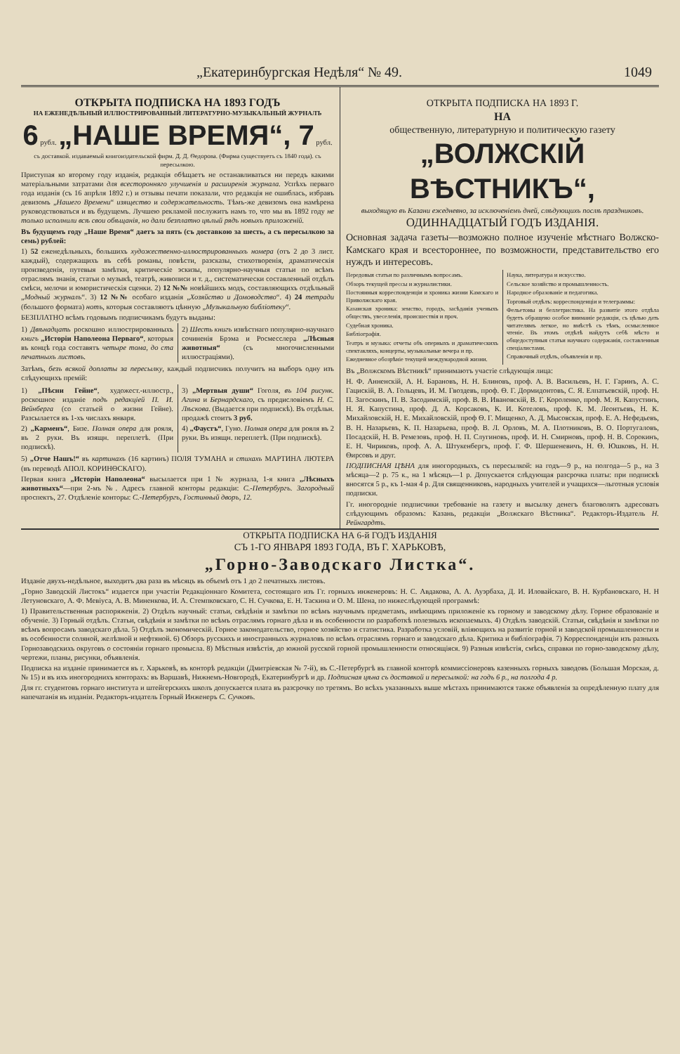„Екатеринбургская Недѣля“ № 49. 1049
ОТКРЫТА ПОДПИСКА НА 1893 ГОДЪ
НА ЕЖЕНЕДѢЛЬНЫЙ ИЛЛЮСТРИРОВАННЫЙ ЛИТЕРАТУРНО-МУЗЫКАЛЬНЫЙ ЖУРНАЛЪ
6 рубл. „НАШЕ ВРЕМЯ“, 7 рубл.
съ доставкой. издаваемый книгоиздательской фирм. Д. Д. Ѳедорова. (Фирма существуетъ съ 1840 года). съ пересылкою.
Приступая ко второму году изданія, редакція обѣщаетъ не останавливаться ни передъ какими матеріальными затратами для всесторонняго улучшенія и расширенія журнала. Успѣхъ перваго года изданія (съ 16 апрѣля 1892 г.) и отзывы печати показали, что редакція не ошиблась, избравъ девизомъ „Нашего Времени“ изящество и содержательность. Тѣмъ-же девизомъ она намѣрена руководствоваться и въ будущемъ. Лучшею рекламой послужитъ намъ то, что мы въ 1892 году не только исполнили всѣ свои обѣщанія, но дали безплатно цѣлый рядъ новыхъ приложеній.
Въ будущемъ году „Наше Время“ даетъ за пять (съ доставкою за шесть, а съ пересылкою за семь) рублей:
1) 52 еженедѣльныхъ, большихъ художественно-иллюстрированныхъ номера (отъ 2 до 3 лист. каждый), содержащихъ въ себѣ романы, повѣсти, разсказы, стихотворенія, драматическія произведенія, путевыя замѣтки, критическіе эскизы, популярно-научныя статьи по всѣмъ отраслямъ знанія, статьи о музыкѣ, театрѣ, живописи и т. д., систематически составленный отдѣлъ смѣси, мелочи и юмористическія сценки. 2) 12 №№ новѣйшихъ модъ, составляющихъ отдѣльный „Модный журналъ“. 3) 12 №№ особаго изданія „Хозяйство и Домоводство“. 4) 24 тетради (большого формата) нотъ, которыя составляютъ цѣнную „Музыкальную библіотеку“.
БЕЗПЛАТНО всѣмъ годовымъ подписчикамъ будутъ выданы:
1) Двѣнадцать роскошно иллюстрированныхъ книгъ „Исторіи Наполеона Перваго“, которыя въ концѣ года составятъ четыре тома, до ста печатныхъ листовъ.
2) Шесть книгъ извѣстнаго популярно-научнаго сочиненія Брэма и Росмесслера „Лѣсныя животныя“ (съ многочисленными иллюстраціями).
Затѣмъ, безъ всякой доплаты за пересылку, каждый подписчикъ получитъ на выборъ одну изъ слѣдующихъ премій:
1) „Пѣсни Гейне“, художест.-иллюстр., роскошное изданіе подъ редакціей П. И. Вейнберга (со статьей о жизни Гейне). Разсылается въ 1-хъ числахъ января.
2) „Карменъ“, Бизе. Полная опера для рояля, въ 2 руки. Въ изящн. переплетѣ. (При подпискѣ).
3) „Мертвыя души“ Гоголя, въ 104 рисунк. Агина и Бернардскаго, съ предисловіемъ Н. С. Лѣскова. (Выдается при подпискѣ). Въ отдѣльн. продажѣ стоитъ 3 руб.
4) „Фаустъ“, Гуно. Полная опера для рояля въ 2 руки. Въ изящн. переплетѣ. (При подпискѣ).
5) „Отче Нашъ!“ въ картинахъ (16 картинъ) ПОЛЯ ТУМАНА и стихахъ МАРТИНА ЛЮТЕРА (въ переводѣ АПОЛ. КОРИНѲСКАГО).
Первая книга „Исторіи Наполеона“ высылается при 1 № журнала, 1-я книга „Лѣсныхъ животныхъ“—при 2-мъ №. Адресъ главной конторы редакціи: С.-Петербургъ. Загородный проспектъ, 27. Отдѣленіе конторы: С.-Петербургъ, Гостинный дворъ, 12.
ОТКРЫТА ПОДПИСКА НА 1893 Г.
НА
общественную, литературную и политическую газету
„ВОЛЖСКІЙ ВѢСТНИКЪ“,
выходящую въ Казани ежедневно, за исключеніемъ дней, слѣдующихъ послѣ праздниковъ.
ОДИННАДЦАТЫЙ ГОДЪ ИЗДАНІЯ.
Основная задача газеты—возможно полное изученіе мѣстнаго Волжско-Камскаго края и всестороннее, по возможности, представительство его нуждъ и интересовъ.
Передовыя статьи по различнымъ вопросамъ.
Обзоръ текущей прессы и журналистики.
Постоянныя корреспонденціи и хроника жизни Камскаго и Приволжскаго края.
Казанская хроника: земство, городъ, засѣданія ученыхъ обществъ, увеселенія, происшествія и проч.
Судебная хроника.
Библіографія.
Театръ и музыка: отчеты объ оперныхъ и драматическихъ спектакляхъ, концерты, музыкальные вечера и пр.
Ежедневное обозрѣніе текущей международной жизни.
Наука, литература и искусство.
Сельское хозяйство и промышленность.
Народное образованіе и педагогика.
Торговый отдѣлъ: корреспонденціи и телеграммы:
Фельетоны и беллетристика. На развитіе этого отдѣла будетъ обращено особое вниманіе редакціи, съ цѣлью дать читателямъ легкое, но вмѣстѣ съ тѣмъ, осмысленное чтеніе. Въ этомъ отдѣлѣ найдутъ себѣ мѣсто и общедоступныя статьи научнаго содержанія, составленныя спеціалистами.
Справочный отдѣлъ, объявленія и пр.
Въ „Волжскомъ Вѣстникѣ“ принимаютъ участіе слѣдующія лица:
Н. Ф. Анненскій, А. Н. Барановъ, Н. Н. Блиновъ, проф. А. В. Васильевъ, Н. Г. Гаринъ, А. С. Гацискій, В. А. Гольцевъ, И. М. Гвоздевъ, проф. Ѳ. Г. Дормидонтовъ, С. Я. Елпатьевскій, проф. Н. П. Загоскинъ, П. В. Засодимскій, проф. В. В. Ивановскій, В. Г. Короленко, проф. М. Я. Капустинъ, Н. Я. Капустина, проф. Д. А. Корсаковъ, К. И. Котеловъ, проф. К. М. Леонтьевъ, Н. К. Михайловскій, Н. Е. Михайловскій, проф Ѳ. Г. Мищенко, А. Д. Мысовская, проф. Е. А. Нефедьевъ, В. Н. Назарьевъ, К. П. Назарьева, проф. В. Л. Орловъ, М. А. Плотниковъ, В. О. Португаловъ, Посадскій, Н. В. Ремезовъ, проф. Н. П. Слугиновъ, проф. И. Н. Смирновъ, проф. Н. В. Сорокинъ, Е. Н. Чириковъ, проф. А. А. Штукенбергъ, проф. Г. Ф. Шершеневичъ, Н. Ѳ. Юшковъ, Н. Н. Ѳирсовъ и друг.
ПОДПИСНАЯ ЦѢНА для иногородныхъ, съ пересылкой: на годъ—9 р., на полгода—5 р., на 3 мѣсяца—2 р. 75 к., на 1 мѣсяцъ—1 р. Допускается слѣдующая разсрочка платы: при подпискѣ вносятся 5 р., къ 1-мая 4 р. Для священниковъ, народныхъ учителей и учащихся—льготныя условія подписки.
Гг. иногородніе подписчики требованіе на газету и высылку денегъ благоволятъ адресовать слѣдующимъ образомъ: Казань, редакціи „Волжскаго Вѣстника“. Редакторъ-Издатель Н. Рейнгардтъ.
ОТКРЫТА ПОДПИСКА НА 6-й ГОДЪ ИЗДАНІЯ
СЪ 1-ГО ЯНВАРЯ 1893 ГОДА, ВЪ Г. ХАРЬКОВѢ,
„Горно-Заводскаго Листка“.
Изданіе двухъ-недѣльное, выходитъ два раза въ мѣсяцъ въ объемѣ отъ 1 до 2 печатныхъ листовъ.
„Горно Заводскій Листокъ“ издается при участіи Редакціоннаго Комитета, состоящаго изъ Гг. горныхъ инженеровъ: Н. С. Авдакова, А. А. Ауэрбаха, Д. И. Иловайскаго, В. Н. Курбановскаго, Н. Н Летуновскаго, А. Ф. Мевіуса, А. В. Миненкова, И. А. Стемпковскаго, С. Н. Сучкова, Е. Н. Таскина и О. М. Шена, по нижеслѣдующей программѣ:
1) Правительственныя распоряженія. 2) Отдѣлъ научный: статьи, свѣдѣнія и замѣтки по всѣмъ научнымъ предметамъ, имѣющимъ приложеніе къ горному и заводскому дѣлу. Горное образованіе и обученіе. 3) Горный отдѣлъ. Статьи, свѣдѣнія и замѣтки по всѣмъ отраслямъ горнаго дѣла и въ особенности по разработкѣ полезныхъ ископаемыхъ. 4) Отдѣлъ заводскій. Статьи, свѣдѣнія и замѣтки по всѣмъ вопросамъ заводскаго дѣла. 5) Отдѣлъ экономическій. Горное законодательство, горное хозяйство и статистика. Разработка условій, вліяющихъ на развитіе горной и заводской промышленности и въ особенности соляной, желѣзной и нефтяной. 6) Обзоръ русскихъ и иностранныхъ журналовъ по всѣмъ отраслямъ горнаго и заводскаго дѣла. Критика и библіографія. 7) Корреспонденціи изъ разныхъ Горнозаводскихъ округовъ о состояніи горнаго промысла. 8) Мѣстныя извѣстія, до южной русской горной промышленности относящіяся. 9) Разныя извѣстія, смѣсь, справки по горно-заводскому дѣлу, чертежи, планы, рисунки, объявленія.
Подписка на изданіе принимается въ г. Харьковѣ, въ конторѣ редакціи (Дмитріевская № 7-й), въ С.-Петербургѣ въ главной конторѣ коммиссіонеровъ казенныхъ горныхъ заводовъ (Большая Морская, д. № 15) и въ ихъ иногороднихъ конторахъ: въ Варшавѣ, Нижнемъ-Новгородѣ, Екатеринбургѣ и др. Подписная цѣна съ доставкой и пересылкой: на годъ 6 р., на полгода 4 р.
Для гг. студентовъ горнаго института и штейгерскихъ школъ допускается плата въ разсрочку по третямъ. Во всѣхъ указанныхъ выше мѣстахъ принимаются также объявленія за опредѣленную плату для напечатанія въ изданіи. Редакторъ-издатель Горный Инженеръ С. Сучковъ.